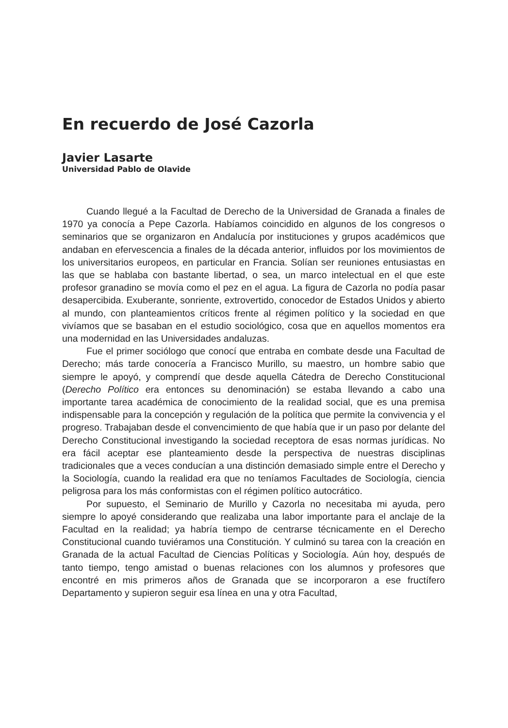En recuerdo de José Cazorla
Javier Lasarte
Universidad Pablo de Olavide
Cuando llegué a la Facultad de Derecho de la Universidad de Granada a finales de 1970 ya conocía a Pepe Cazorla. Habíamos coincidido en algunos de los congresos o seminarios que se organizaron en Andalucía por instituciones y grupos académicos que andaban en efervescencia a finales de la década anterior, influidos por los movimientos de los universitarios europeos, en particular en Francia. Solían ser reuniones entusiastas en las que se hablaba con bastante libertad, o sea, un marco intelectual en el que este profesor granadino se movía como el pez en el agua. La figura de Cazorla no podía pasar desapercibida. Exuberante, sonriente, extrovertido, conocedor de Estados Unidos y abierto al mundo, con planteamientos críticos frente al régimen político y la sociedad en que vivíamos que se basaban en el estudio sociológico, cosa que en aquellos momentos era una modernidad en las Universidades andaluzas.
Fue el primer sociólogo que conocí que entraba en combate desde una Facultad de Derecho; más tarde conocería a Francisco Murillo, su maestro, un hombre sabio que siempre le apoyó, y comprendí que desde aquella Cátedra de Derecho Constitucional (Derecho Político era entonces su denominación) se estaba llevando a cabo una importante tarea académica de conocimiento de la realidad social, que es una premisa indispensable para la concepción y regulación de la política que permite la convivencia y el progreso. Trabajaban desde el convencimiento de que había que ir un paso por delante del Derecho Constitucional investigando la sociedad receptora de esas normas jurídicas. No era fácil aceptar ese planteamiento desde la perspectiva de nuestras disciplinas tradicionales que a veces conducían a una distinción demasiado simple entre el Derecho y la Sociología, cuando la realidad era que no teníamos Facultades de Sociología, ciencia peligrosa para los más conformistas con el régimen político autocrático.
Por supuesto, el Seminario de Murillo y Cazorla no necesitaba mi ayuda, pero siempre lo apoyé considerando que realizaba una labor importante para el anclaje de la Facultad en la realidad; ya habría tiempo de centrarse técnicamente en el Derecho Constitucional cuando tuviéramos una Constitución. Y culminó su tarea con la creación en Granada de la actual Facultad de Ciencias Políticas y Sociología. Aún hoy, después de tanto tiempo, tengo amistad o buenas relaciones con los alumnos y profesores que encontré en mis primeros años de Granada que se incorporaron a ese fructífero Departamento y supieron seguir esa línea en una y otra Facultad,